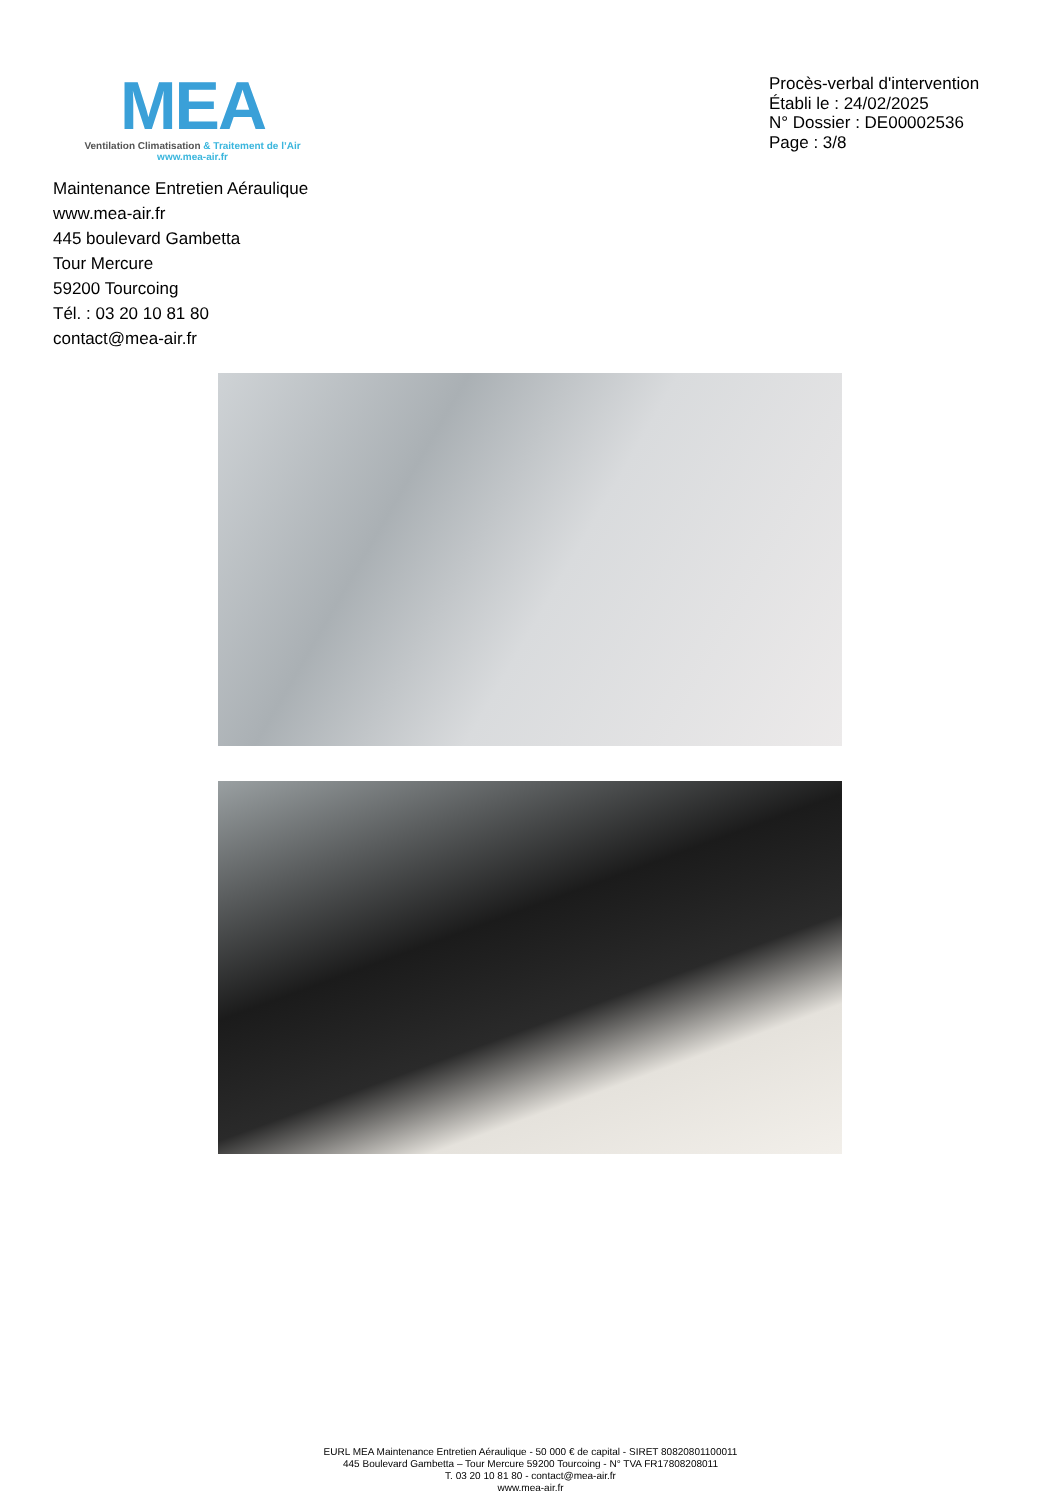MEA
Ventilation Climatisation & Traitement de l’Air
www.mea-air.fr
Procès-verbal d'intervention
Établi le : 24/02/2025
N° Dossier : DE00002536
Page : 3/8
Maintenance Entretien Aéraulique
www.mea-air.fr
445 boulevard Gambetta
Tour Mercure
59200 Tourcoing
Tél. : 03 20 10 81 80
contact@mea-air.fr
EURL MEA Maintenance Entretien Aéraulique - 50 000 € de capital - SIRET 80820801100011
445 Boulevard Gambetta – Tour Mercure 59200 Tourcoing - N° TVA FR17808208011
T. 03 20 10 81 80 - contact@mea-air.fr
www.mea-air.fr